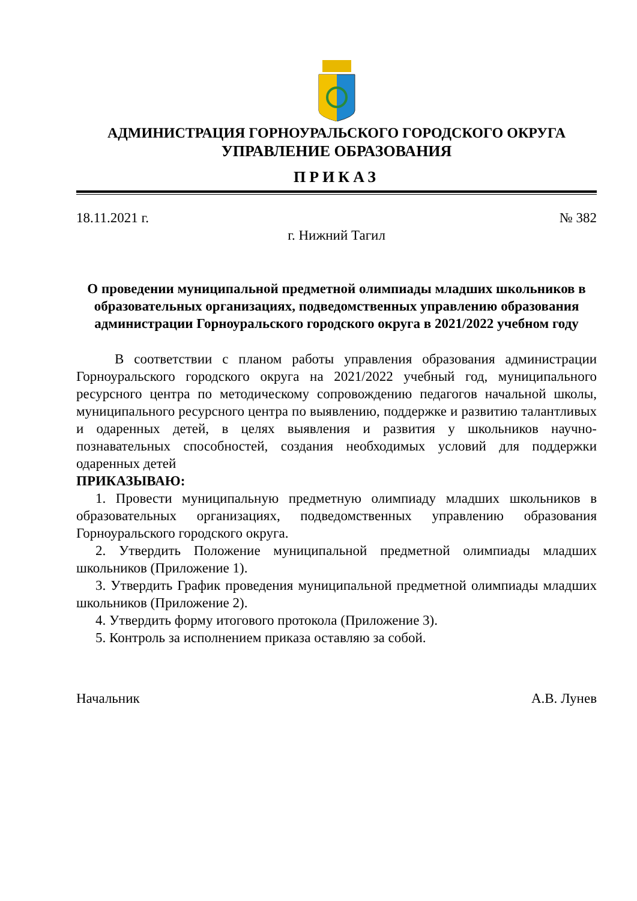АДМИНИСТРАЦИЯ ГОРНОУРАЛЬСКОГО ГОРОДСКОГО ОКРУГА
УПРАВЛЕНИЕ ОБРАЗОВАНИЯ
ПРИКАЗ
18.11.2021 г. № 382
г. Нижний Тагил
О проведении муниципальной предметной олимпиады младших школьников в образовательных организациях, подведомственных управлению образования администрации Горноуральского городского округа в 2021/2022 учебном году
В соответствии с планом работы управления образования администрации Горноуральского городского округа на 2021/2022 учебный год, муниципального ресурсного центра по методическому сопровождению педагогов начальной школы, муниципального ресурсного центра по выявлению, поддержке и развитию талантливых и одаренных детей, в целях выявления и развития у школьников научно-познавательных способностей, создания необходимых условий для поддержки одаренных детей
ПРИКАЗЫВАЮ:
1. Провести муниципальную предметную олимпиаду младших школьников в образовательных организациях, подведомственных управлению образования Горноуральского городского округа.
2. Утвердить Положение муниципальной предметной олимпиады младших школьников (Приложение 1).
3. Утвердить График проведения муниципальной предметной олимпиады младших школьников (Приложение 2).
4. Утвердить форму итогового протокола (Приложение 3).
5. Контроль за исполнением приказа оставляю за собой.
Начальник А.В. Лунев